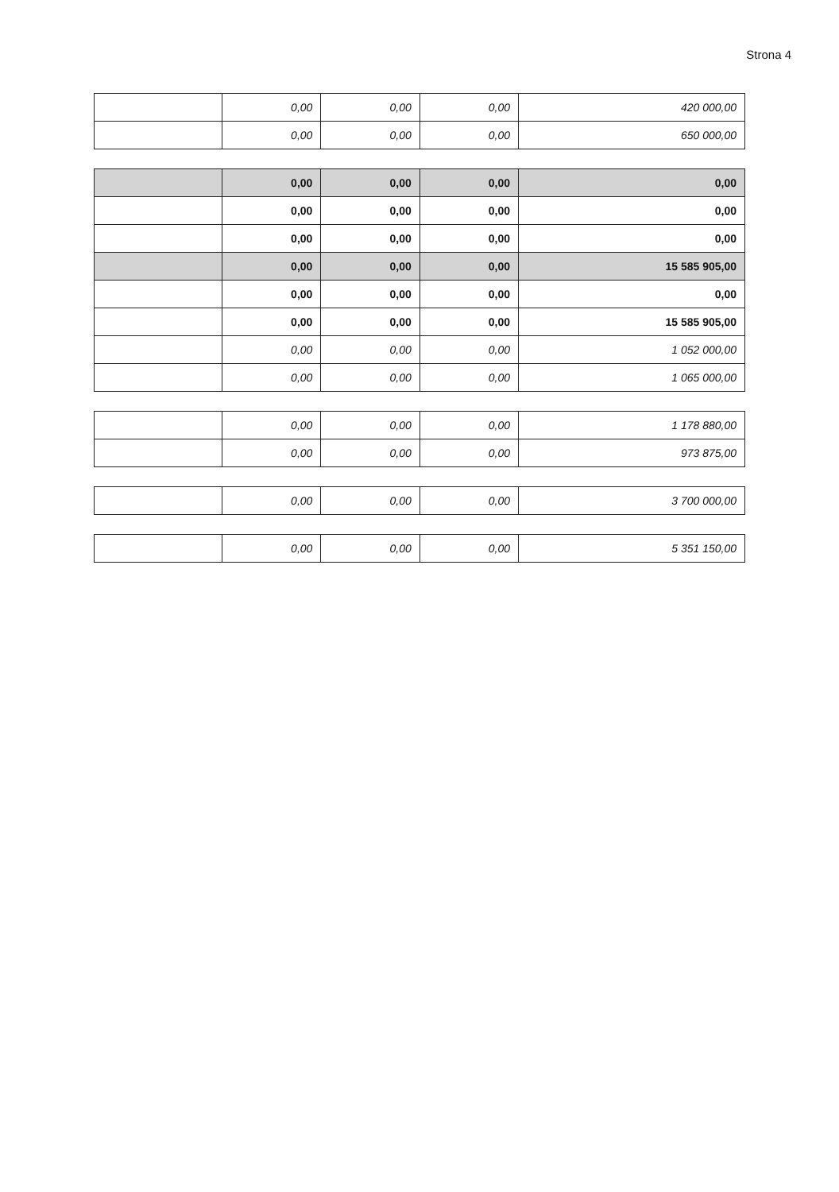Strona 4
| | 0,00 | 0,00 | 0,00 | 420 000,00 |
| | 0,00 | 0,00 | 0,00 | 650 000,00 |
| | 0,00 | 0,00 | 0,00 | 0,00 |
| | 0,00 | 0,00 | 0,00 | 0,00 |
| | 0,00 | 0,00 | 0,00 | 0,00 |
| | 0,00 | 0,00 | 0,00 | 15 585 905,00 |
| | 0,00 | 0,00 | 0,00 | 0,00 |
| | 0,00 | 0,00 | 0,00 | 15 585 905,00 |
| | 0,00 | 0,00 | 0,00 | 1 052 000,00 |
| | 0,00 | 0,00 | 0,00 | 1 065 000,00 |
| | 0,00 | 0,00 | 0,00 | 1 178 880,00 |
| | 0,00 | 0,00 | 0,00 | 973 875,00 |
| | 0,00 | 0,00 | 0,00 | 3 700 000,00 |
| | 0,00 | 0,00 | 0,00 | 5 351 150,00 |